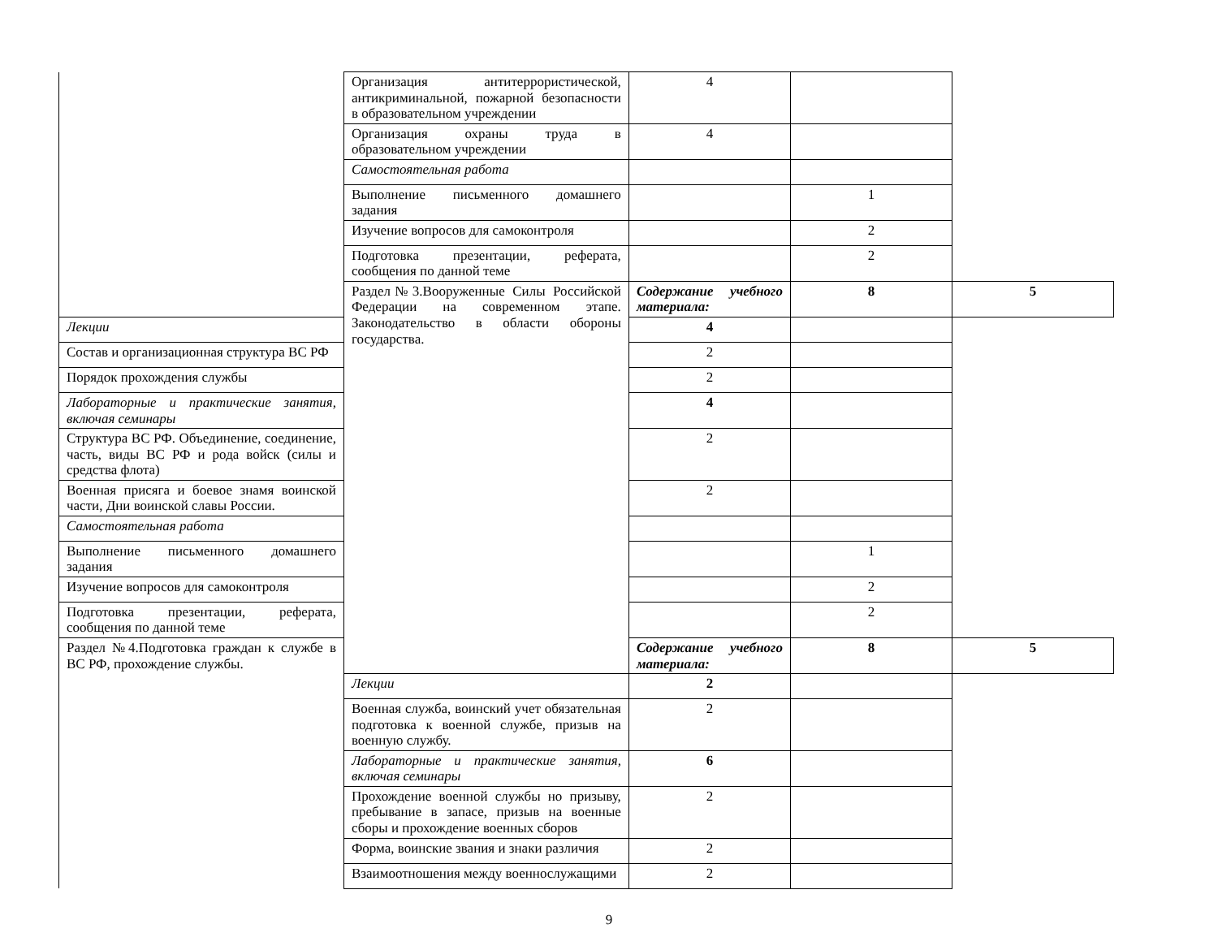| | Организация антитеррористической, антикриминальной, пожарной безопасности в образовательном учреждении | 4 | | |
| | Организация охраны труда в образовательном учреждении | 4 | | |
| | Самостоятельная работа | | | |
| | Выполнение письменного домашнего задания | | 1 | |
| | Изучение вопросов для самоконтроля | | 2 | |
| | Подготовка презентации, реферата, сообщения по данной теме | | 2 | |
| | Раздел№3.Вооруженные Силы Российской Федерации на современном этапе. Законодательство в области обороны государства. | Содержание учебного материала: | 8 | 5 |
| Лекции | | 4 | | |
| Состав и организационная структура ВС РФ | | 2 | | |
| Порядок прохождения службы | | 2 | | |
| Лабораторные и практические занятия, включая семинары | | 4 | | |
| Структура ВС РФ. Объединение, соединение, часть, виды ВС РФ и рода войск (силы и средства флота) | | 2 | | |
| Военная присяга и боевое знамя воинской части, Дни воинской славы России. | | 2 | | |
| Самостоятельная работа | | | | |
| Выполнение письменного домашнего задания | | | 1 | |
| Изучение вопросов для самоконтроля | | | 2 | |
| Подготовка презентации, реферата, сообщения по данной теме | | | 2 | |
| Раздел №4.Подготовка граждан к службе в ВС РФ, прохождение службы. | | Содержание учебного материала: | 8 | 5 |
| | Лекции | 2 | | |
| | Военная служба, воинский учет обязательная подготовка к военной службе, призыв на военную службу. | 2 | | |
| | Лабораторные и практические занятия, включая семинары | 6 | | |
| | Прохождение военной службы но призыву, пребывание в запасе, призыв на военные сборы и прохождение военных сборов | 2 | | |
| | Форма, воинские звания и знаки различия | 2 | | |
| | Взаимоотношения между военнослужащими | 2 | | |
9